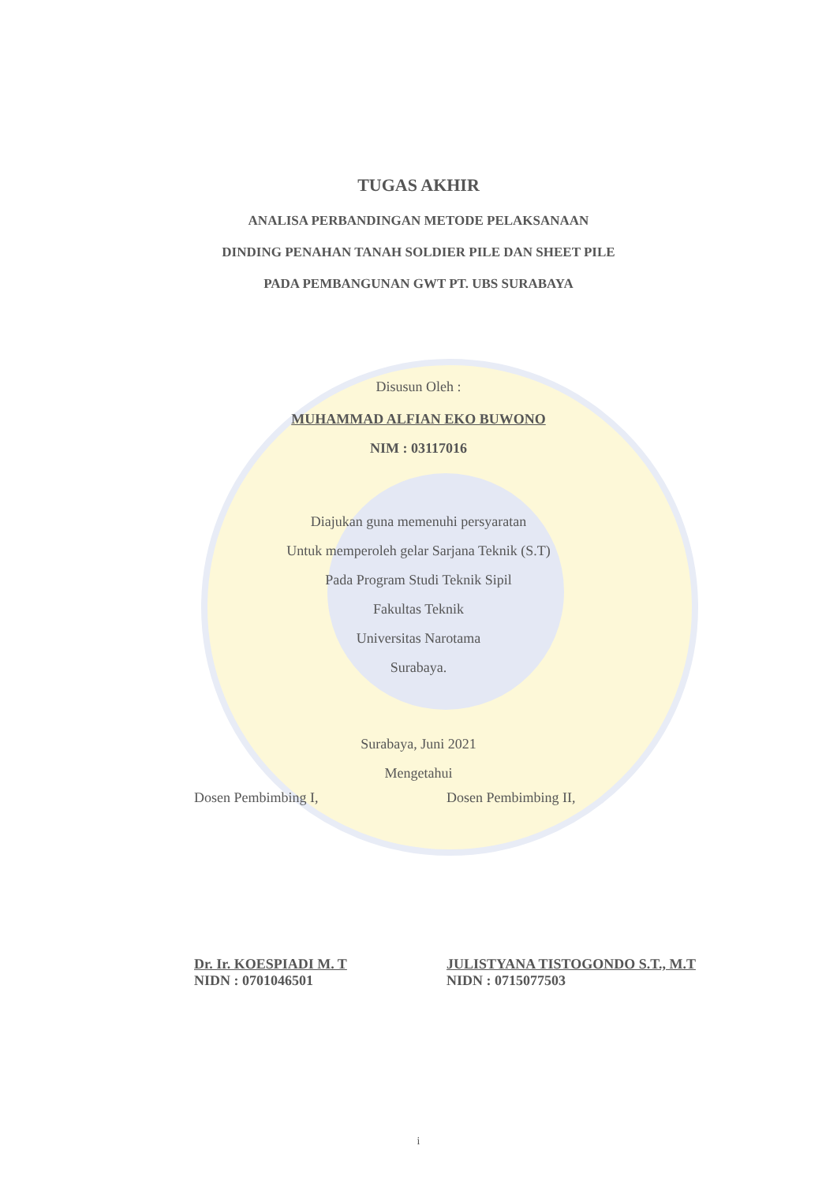TUGAS AKHIR
ANALISA PERBANDINGAN METODE PELAKSANAAN
DINDING PENAHAN TANAH SOLDIER PILE DAN SHEET PILE
PADA PEMBANGUNAN GWT PT. UBS SURABAYA
Disusun Oleh :
MUHAMMAD ALFIAN EKO BUWONO
NIM : 03117016
Diajukan guna memenuhi persyaratan
Untuk memperoleh gelar Sarjana Teknik (S.T)
Pada Program Studi Teknik Sipil
Fakultas Teknik
Universitas Narotama
Surabaya.
Surabaya, Juni 2021
Mengetahui
Dosen Pembimbing I, Dosen Pembimbing II,
Dr. Ir. KOESPIADI M. T
NIDN : 0701046501
JULISTYANA TISTOGONDO S.T., M.T
NIDN : 0715077503
i